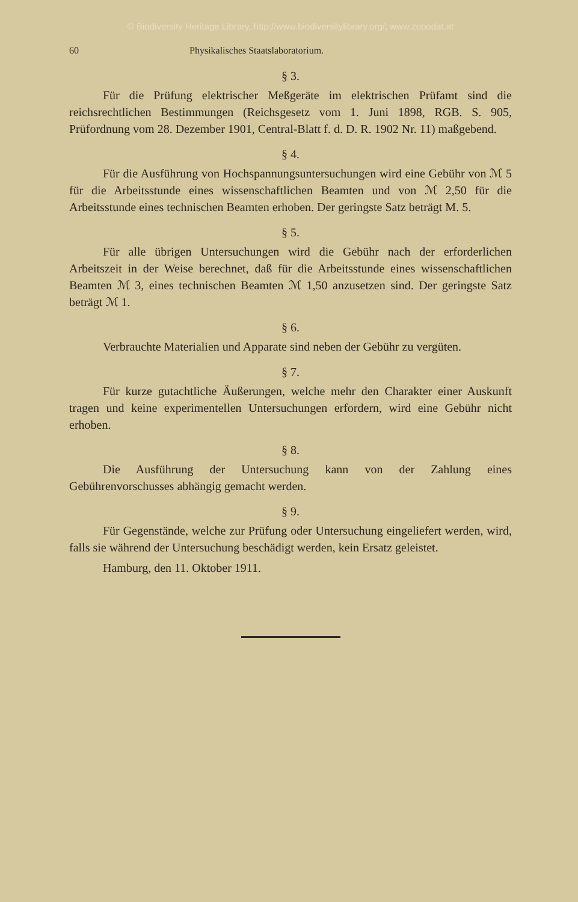© Biodiversity Heritage Library, http://www.biodiversitylibrary.org/; www.zobodat.at
60 Physikalisches Staatslaboratorium.
§ 3.
Für die Prüfung elektrischer Meßgeräte im elektrischen Prüfamt sind die reichsrechtlichen Bestimmungen (Reichsgesetz vom 1. Juni 1898, RGB. S. 905, Prüfordnung vom 28. Dezember 1901, Central-Blatt f. d. D. R. 1902 Nr. 11) maßgebend.
§ 4.
Für die Ausführung von Hochspannungsuntersuchungen wird eine Gebühr von ℳ 5 für die Arbeitsstunde eines wissenschaftlichen Beamten und von ℳ 2,50 für die Arbeitsstunde eines technischen Beamten erhoben. Der geringste Satz beträgt M. 5.
§ 5.
Für alle übrigen Untersuchungen wird die Gebühr nach der erforderlichen Arbeitszeit in der Weise berechnet, daß für die Arbeitsstunde eines wissenschaftlichen Beamten ℳ 3, eines technischen Beamten ℳ 1,50 anzusetzen sind. Der geringste Satz beträgt ℳ 1.
§ 6.
Verbrauchte Materialien und Apparate sind neben der Gebühr zu vergüten.
§ 7.
Für kurze gutachtliche Äußerungen, welche mehr den Charakter einer Auskunft tragen und keine experimentellen Untersuchungen erfordern, wird eine Gebühr nicht erhoben.
§ 8.
Die Ausführung der Untersuchung kann von der Zahlung eines Gebührenvorschusses abhängig gemacht werden.
§ 9.
Für Gegenstände, welche zur Prüfung oder Untersuchung eingeliefert werden, wird, falls sie während der Untersuchung beschädigt werden, kein Ersatz geleistet.
Hamburg, den 11. Oktober 1911.